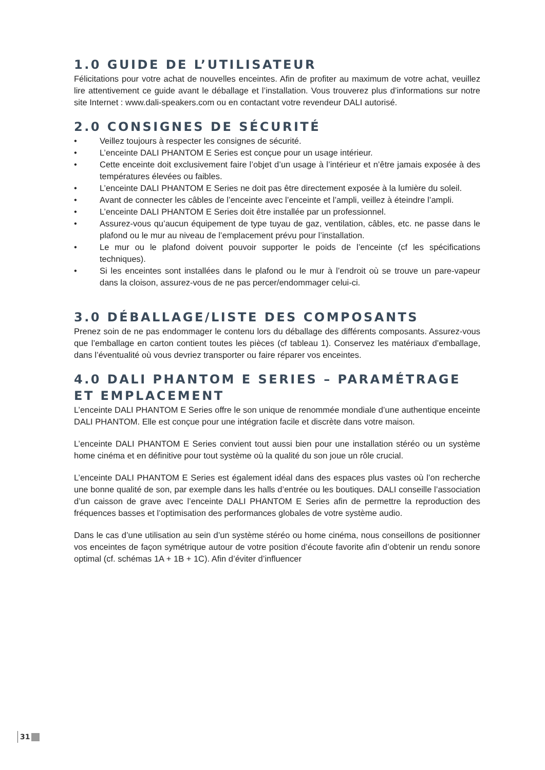1.0 GUIDE DE L’UTILISATEUR
Félicitations pour votre achat de nouvelles enceintes. Afin de profiter au maximum de votre achat, veuillez lire attentivement ce guide avant le déballage et l’installation. Vous trouverez plus d’informations sur notre site Internet : www.dali-speakers.com ou en contactant votre revendeur DALI autorisé.
2.0 CONSIGNES DE SÉCURITÉ
• Veillez toujours à respecter les consignes de sécurité.
• L’enceinte DALI PHANTOM E Series est conçue pour un usage intérieur.
• Cette enceinte doit exclusivement faire l’objet d’un usage à l’intérieur et n’être jamais exposée à des températures élevées ou faibles.
• L’enceinte DALI PHANTOM E Series ne doit pas être directement exposée à la lumière du soleil.
• Avant de connecter les câbles de l’enceinte avec l’enceinte et l’ampli, veillez à éteindre l’ampli.
• L’enceinte DALI PHANTOM E Series doit être installée par un professionnel.
• Assurez-vous qu’aucun équipement de type tuyau de gaz, ventilation, câbles, etc. ne passe dans le plafond ou le mur au niveau de l’emplacement prévu pour l’installation.
• Le mur ou le plafond doivent pouvoir supporter le poids de l’enceinte (cf les spécifications techniques).
• Si les enceintes sont installées dans le plafond ou le mur à l’endroit où se trouve un pare-vapeur dans la cloison, assurez-vous de ne pas percer/endommager celui-ci.
3.0 DÉBALLAGE/LISTE DES COMPOSANTS
Prenez soin de ne pas endommager le contenu lors du déballage des différents composants. Assurez-vous que l’emballage en carton contient toutes les pièces (cf tableau 1). Conservez les matériaux d’emballage, dans l’éventualité où vous devriez transporter ou faire réparer vos enceintes.
4.0 DALI PHANTOM E SERIES – PARAMÉTRAGE ET EMPLACEMENT
L’enceinte DALI PHANTOM E Series offre le son unique de renommée mondiale d’une authentique enceinte DALI PHANTOM. Elle est conçue pour une intégration facile et discrète dans votre maison.
L’enceinte DALI PHANTOM E Series convient tout aussi bien pour une installation stéréo ou un système home cinéma et en définitive pour tout système où la qualité du son joue un rôle crucial.
L’enceinte DALI PHANTOM E Series est également idéal dans des espaces plus vastes où l’on recherche une bonne qualité de son, par exemple dans les halls d’entrée ou les boutiques. DALI conseille l’association d’un caisson de grave avec l’enceinte DALI PHANTOM E Series afin de permettre la reproduction des fréquences basses et l’optimisation des performances globales de votre système audio.
Dans le cas d’une utilisation au sein d’un système stéréo ou home cinéma, nous conseillons de positionner vos enceintes de façon symétrique autour de votre position d’écoute favorite afin d’obtenir un rendu sonore optimal (cf. schémas 1A + 1B + 1C). Afin d’éviter d’influencer
31